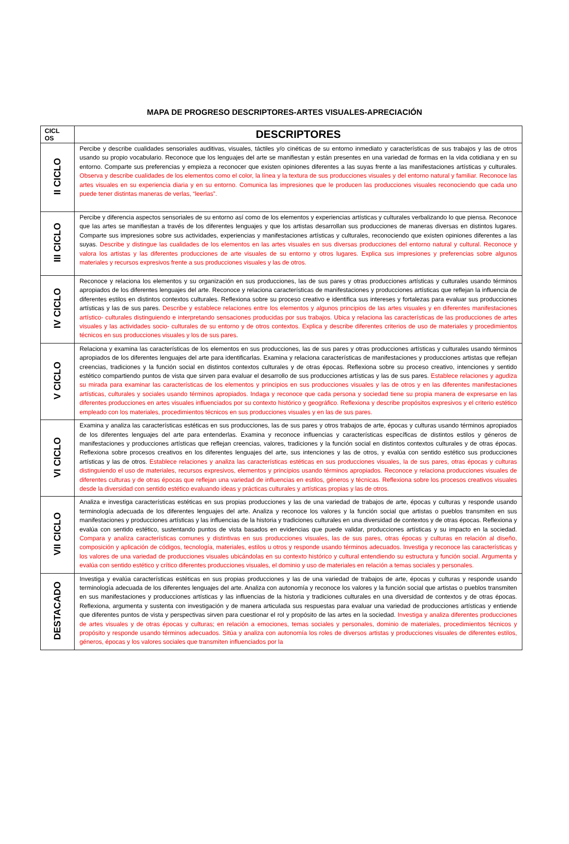MAPA DE PROGRESO DESCRIPTORES-ARTES VISUALES-APRECIACIÓN
| CICL OS | DESCRIPTORES |
| --- | --- |
| II CICLO | Percibe y describe cualidades sensoriales auditivas, visuales, táctiles y/o cinéticas de su entorno inmediato y características de sus trabajos y las de otros usando su propio vocabulario. Reconoce que los lenguajes del arte se manifiestan y están presentes en una variedad de formas en la vida cotidiana y en su entorno. Comparte sus preferencias y empieza a reconocer que existen opiniones diferentes a las suyas frente a las manifestaciones artísticas y culturales. Observa y describe cualidades de los elementos como el color, la línea y la textura de sus producciones visuales y del entorno natural y familiar. Reconoce las artes visuales en su experiencia diaria y en su entorno. Comunica las impresiones que le producen las producciones visuales reconociendo que cada uno puede tener distintas maneras de verlas, “leerlas”. |
| III CICLO | Percibe y diferencia aspectos sensoriales de su entorno así como de los elementos y experiencias artísticas y culturales verbalizando lo que piensa. Reconoce que las artes se manifiestan a través de los diferentes lenguajes y que los artistas desarrollan sus producciones de maneras diversas en distintos lugares. Comparte sus impresiones sobre sus actividades, experiencias y manifestaciones artísticas y culturales, reconociendo que existen opiniones diferentes a las suyas. Describe y distingue las cualidades de los elementos en las artes visuales en sus diversas producciones del entorno natural y cultural. Reconoce y valora los artistas y las diferentes producciones de arte visuales de su entorno y otros lugares. Explica sus impresiones y preferencias sobre algunos materiales y recursos expresivos frente a sus producciones visuales y las de otros. |
| IV CICLO | Reconoce y relaciona los elementos y su organización en sus producciones, las de sus pares y otras producciones artísticas y culturales usando términos apropiados de los diferentes lenguajes del arte. Reconoce y relaciona características de manifestaciones y producciones artísticas que reflejan la influencia de diferentes estilos en distintos contextos culturales. Reflexiona sobre su proceso creativo e identifica sus intereses y fortalezas para evaluar sus producciones artísticas y las de sus pares. Describe y establece relaciones entre los elementos y algunos principios de las artes visuales y en diferentes manifestaciones artístico- culturales distinguiendo e interpretando sensaciones producidas por sus trabajos. Ubica y relaciona las características de las producciones de artes visuales y las actividades socio- culturales de su entorno y de otros contextos. Explica y describe diferentes criterios de uso de materiales y procedimientos técnicos en sus producciones visuales y los de sus pares . |
| V CICLO | Relaciona y examina las características de los elementos en sus producciones, las de sus pares y otras producciones artísticas y culturales usando términos apropiados de los diferentes lenguajes del arte para identificarlas. Examina y relaciona características de manifestaciones y producciones artistas que reflejan creencias, tradiciones y la función social en distintos contextos culturales y de otras épocas. Reflexiona sobre su proceso creativo, intenciones y sentido estético compartiendo puntos de vista que sirven para evaluar el desarrollo de sus producciones artísticas y las de sus pares. Establece relaciones y agudiza su mirada para examinar las características de los elementos y principios en sus producciones visuales y las de otros y en las diferentes manifestaciones artísticas, culturales y sociales usando términos apropiados. Indaga y reconoce que cada persona y sociedad tiene su propia manera de expresarse en las diferentes producciones en artes visuales influenciados por su contexto histórico y geográfico. Reflexiona y describe propósitos expresivos y el criterio estético empleado con los materiales, procedimientos técnicos en sus producciones visuales y en las de sus pares. |
| VI CICLO | Examina y analiza las características estéticas en sus producciones, las de sus pares y otros trabajos de arte, épocas y culturas usando términos apropiados de los diferentes lenguajes del arte para entenderlas. Examina y reconoce influencias y características específicas de distintos estilos y géneros de manifestaciones y producciones artísticas que reflejan creencias, valores, tradiciones y la función social en distintos contextos culturales y de otras épocas. Reflexiona sobre procesos creativos en los diferentes lenguajes del arte, sus intenciones y las de otros, y evalúa con sentido estético sus producciones artísticas y las de otros. Establece relaciones y analiza las características estéticas en sus producciones visuales, la de sus pares, otras épocas y culturas distinguiendo el uso de materiales, recursos expresivos, elementos y principios usando términos apropiados. Reconoce y relaciona producciones visuales de diferentes culturas y de otras épocas que reflejan una variedad de influencias en estilos, géneros y técnicas. Reflexiona sobre los procesos creativos visuales desde la diversidad con sentido estético evaluando ideas y prácticas culturales y artísticas propias y las de otros. |
| VII CICLO | Analiza e investiga características estéticas en sus propias producciones y las de una variedad de trabajos de arte, épocas y culturas y responde usando terminología adecuada de los diferentes lenguajes del arte. Analiza y reconoce los valores y la función social que artistas o pueblos transmiten en sus manifestaciones y producciones artísticas y las influencias de la historia y tradiciones culturales en una diversidad de contextos y de otras épocas. Reflexiona y evalúa con sentido estético, sustentando puntos de vista basados en evidencias que puede validar, producciones artísticas y su impacto en la sociedad. Compara y analiza características comunes y distintivas en sus producciones visuales, las de sus pares, otras épocas y culturas en relación al diseño, composición y aplicación de códigos, tecnología, materiales, estilos u otros y responde usando términos adecuados. Investiga y reconoce las características y los valores de una variedad de producciones visuales ubicándolas en su contexto histórico y cultural entendiendo su estructura y función social. Argumenta y evalúa con sentido estético y crítico diferentes producciones visuales, el dominio y uso de materiales en relación a temas sociales y personales. |
| DESTACADO | Investiga y evalúa características estéticas en sus propias producciones y las de una variedad de trabajos de arte, épocas y culturas y responde usando terminología adecuada de los diferentes lenguajes del arte. Analiza con autonomía y reconoce los valores y la función social que artistas o pueblos transmiten en sus manifestaciones y producciones artísticas y las influencias de la historia y tradiciones culturales en una diversidad de contextos y de otras épocas. Reflexiona, argumenta y sustenta con investigación y de manera articulada sus respuestas para evaluar una variedad de producciones artísticas y entiende que diferentes puntos de vista y perspectivas sirven para cuestionar el rol y propósito de las artes en la sociedad. Investiga y analiza diferentes producciones de artes visuales y de otras épocas y culturas; en relación a emociones, temas sociales y personales, dominio de materiales, procedimientos técnicos y propósito y responde usando términos adecuados. Sitúa y analiza con autonomía los roles de diversos artistas y producciones visuales de diferentes estilos, géneros, épocas y los valores sociales que transmiten influenciados por la |